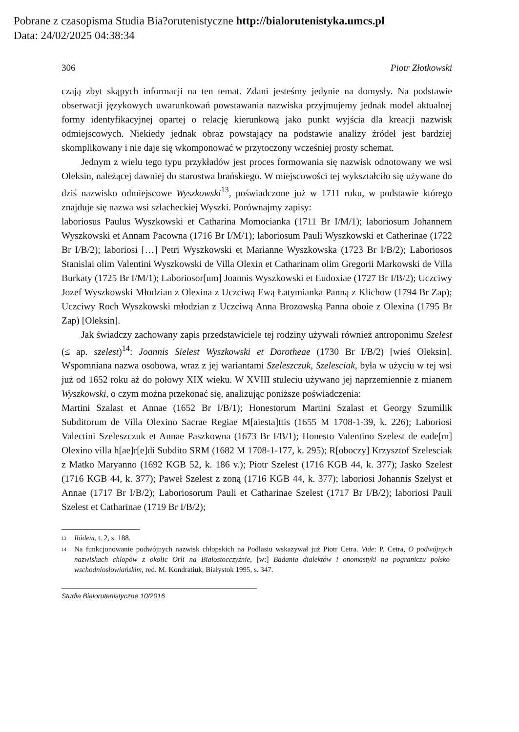Pobrane z czasopisma Studia Bia?orutenistyczne http://bialorutenistyka.umcs.pl
Data: 24/02/2025 04:38:34
306 Piotr Złotkowski
czają zbyt skąpych informacji na ten temat. Zdani jesteśmy jedynie na domysły. Na podstawie obserwacji językowych uwarunkowań powstawania nazwiska przyjmujemy jednak model aktualnej formy identyfikacyjnej opartej o relację kierunkową jako punkt wyjścia dla kreacji nazwisk odmiejscowych. Niekiedy jednak obraz powstający na podstawie analizy źródeł jest bardziej skomplikowany i nie daje się wkomponować w przytoczony wcześniej prosty schemat.
Jednym z wielu tego typu przykładów jest proces formowania się nazwisk odnotowany we wsi Oleksin, należącej dawniej do starostwa brańskiego. W miejscowości tej wykształciło się używane do dziś nazwisko odmiejscowe Wyszkowski<sup>13</sup>, poświadczone już w 1711 roku, w podstawie którego znajduje się nazwa wsi szlacheckiej Wyszki. Porównajmy zapisy:
laboriosus Paulus Wyszkowski et Catharina Momocianka (1711 Br I/M/1); laboriosum Johannem Wyszkowski et Annam Pacowna (1716 Br I/M/1); laboriosum Pauli Wyszkowski et Catherinae (1722 Br I/B/2); laboriosi […] Petri Wyszkowski et Marianne Wyszkowska (1723 Br I/B/2); Laboriosos Stanislai olim Valentini Wyszkowski de Villa Olexin et Catharinam olim Gregorii Markowski de Villa Burkaty (1725 Br I/M/1); Laboriosor[um] Joannis Wyszkowski et Eudoxiae (1727 Br I/B/2); Uczciwy Jozef Wyszkowski Młodzian z Olexina z Uczciwą Ewą Łatymianka Panną z Klichow (1794 Br Zap); Uczciwy Roch Wyszkowski młodzian z Uczciwą Anna Brozowską Panna oboie z Olexina (1795 Br Zap) [Oleksin].
Jak świadczy zachowany zapis przedstawiciele tej rodziny używali również antroponimu Szelest (≤ ap. szelest)<sup>14</sup>: Joannis Sielest Wyszkowski et Dorotheae (1730 Br I/B/2) [wieś Oleksin]. Wspomniana nazwa osobowa, wraz z jej wariantami Szeleszczuk, Szelesciak, była w użyciu w tej wsi już od 1652 roku aż do połowy XIX wieku. W XVIII stuleciu używano jej naprzemiennie z mianem Wyszkowski, o czym można przekonać się, analizując poniższe poświadczenia:
Martini Szalast et Annae (1652 Br I/B/1); Honestorum Martini Szalast et Georgy Szumilik Subditorum de Villa Olexino Sacrae Regiae M[aiesta]ttis (1655 M 1708-1-39, k. 226); Laboriosi Valectini Szeleszczuk et Annae Paszkowna (1673 Br I/B/1); Honesto Valentino Szelest de eade[m] Olexino villa h[ae]r[e]di Subdito SRM (1682 M 1708-1-177, k. 295); R[oboczy] Krzysztof Szelesciak z Matko Maryanno (1692 KGB 52, k. 186 v.); Piotr Szelest (1716 KGB 44, k. 377); Jasko Szelest (1716 KGB 44, k. 377); Paweł Szelest z zoną (1716 KGB 44, k. 377); laboriosi Johannis Szelyst et Annae (1717 Br I/B/2); Laboriosorum Pauli et Catharinae Szelest (1717 Br I/B/2); laboriosi Pauli Szelest et Catharinae (1719 Br I/B/2);
<sup>13</sup> Ibidem, t. 2, s. 188.
<sup>14</sup> Na funkcjonowanie podwójnych nazwisk chłopskich na Podlasiu wskazywał już Piotr Cetra. Vide: P. Cetra, O podwójnych nazwiskach chłopów z okolic Orli na Białostocczyźnie, [w:] Badania dialektów i onomastyki na pograniczu polsko-wschodniosłowiańskim, red. M. Kondratiuk, Białystok 1995, s. 347.
Studia Białorutenistyczne 10/2016